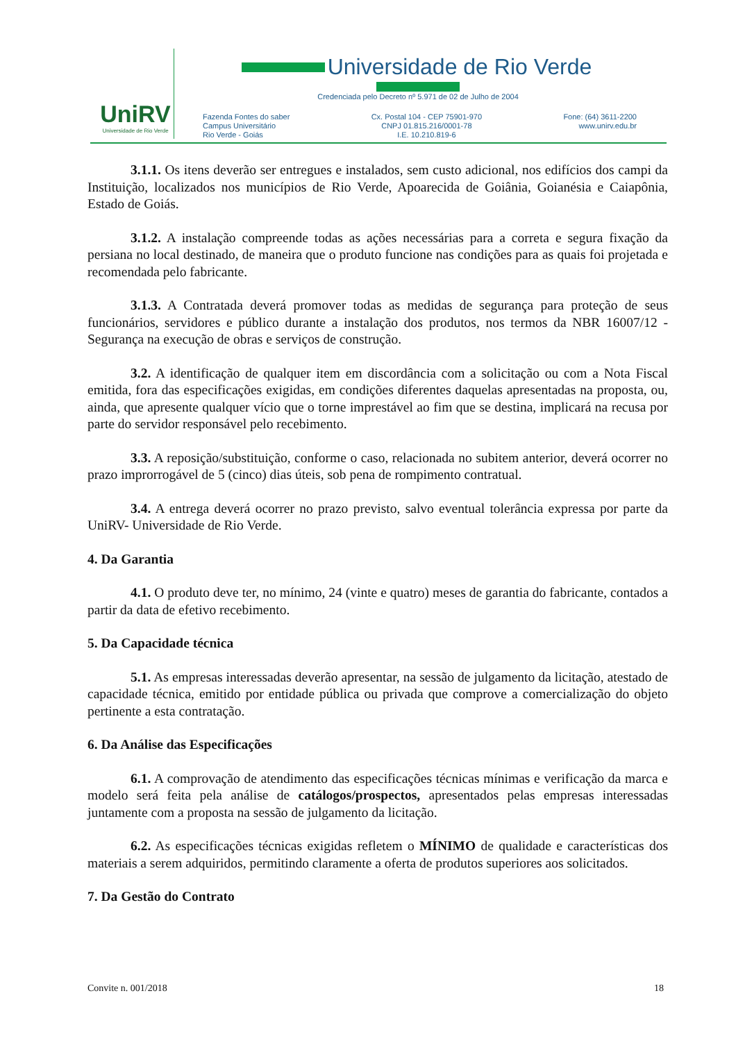UniRV
Universidade de Rio Verde
Universidade de Rio Verde
Credenciada pelo Decreto nº 5.971 de 02 de Julho de 2004
Fazenda Fontes do saber
Campus Universitário
Rio Verde - Goiás
Cx. Postal 104 - CEP 75901-970
CNPJ 01.815.216/0001-78
I.E. 10.210.819-6
Fone: (64) 3611-2200
www.unirv.edu.br
3.1.1. Os itens deverão ser entregues e instalados, sem custo adicional, nos edifícios dos campi da Instituição, localizados nos municípios de Rio Verde, Apoarecida de Goiânia, Goianésia e Caiapônia, Estado de Goiás.
3.1.2. A instalação compreende todas as ações necessárias para a correta e segura fixação da persiana no local destinado, de maneira que o produto funcione nas condições para as quais foi projetada e recomendada pelo fabricante.
3.1.3. A Contratada deverá promover todas as medidas de segurança para proteção de seus funcionários, servidores e público durante a instalação dos produtos, nos termos da NBR 16007/12 - Segurança na execução de obras e serviços de construção.
3.2. A identificação de qualquer item em discordância com a solicitação ou com a Nota Fiscal emitida, fora das especificações exigidas, em condições diferentes daquelas apresentadas na proposta, ou, ainda, que apresente qualquer vício que o torne imprestável ao fim que se destina, implicará na recusa por parte do servidor responsável pelo recebimento.
3.3. A reposição/substituição, conforme o caso, relacionada no subitem anterior, deverá ocorrer no prazo improrrogável de 5 (cinco) dias úteis, sob pena de rompimento contratual.
3.4. A entrega deverá ocorrer no prazo previsto, salvo eventual tolerância expressa por parte da UniRV- Universidade de Rio Verde.
4. Da Garantia
4.1. O produto deve ter, no mínimo, 24 (vinte e quatro) meses de garantia do fabricante, contados a partir da data de efetivo recebimento.
5. Da Capacidade técnica
5.1. As empresas interessadas deverão apresentar, na sessão de julgamento da licitação, atestado de capacidade técnica, emitido por entidade pública ou privada que comprove a comercialização do objeto pertinente a esta contratação.
6. Da Análise das Especificações
6.1. A comprovação de atendimento das especificações técnicas mínimas e verificação da marca e modelo será feita pela análise de catálogos/prospectos, apresentados pelas empresas interessadas juntamente com a proposta na sessão de julgamento da licitação.
6.2. As especificações técnicas exigidas refletem o MÍNIMO de qualidade e características dos materiais a serem adquiridos, permitindo claramente a oferta de produtos superiores aos solicitados.
7. Da Gestão do Contrato
Convite n. 001/2018 18